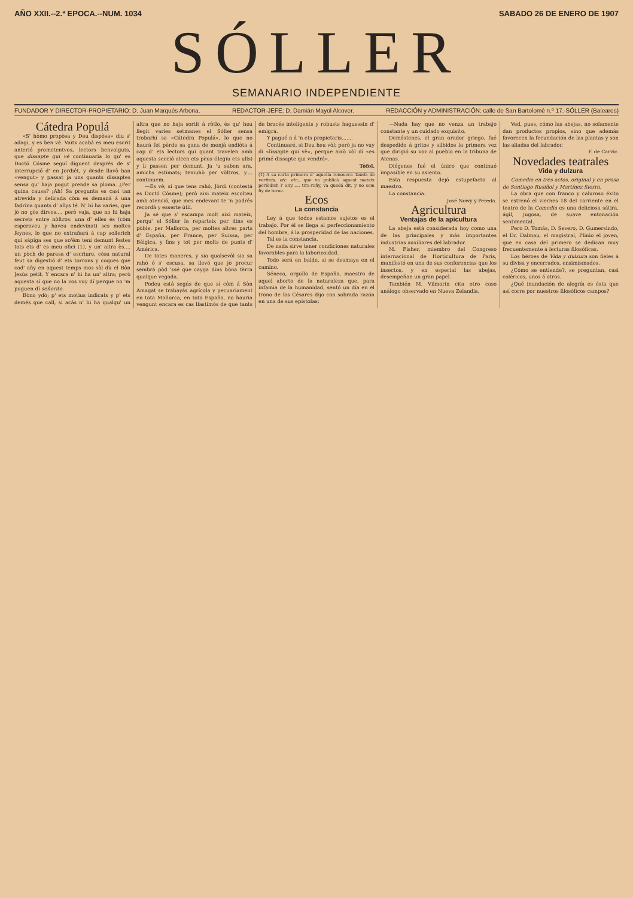AÑO XXII.--2.ª EPOCA.--NUM. 1034 SABADO 26 DE ENERO DE 1907
SÓLLER
SEMANARIO INDEPENDIENTE
FUNDADOR Y DIRECTOR-PROPIETARIO: D. Juan Marqués Arbona. REDACTOR-JEFE: D. Damián Mayol Alcover. REDACCIÓN y ADMINISTRACIÓN: calle de San Bartolomé n.º 17.-SÓLLER (Baleares)
Cátedra Populá
«S' hòmo propòsa y Deu dispòsa» diu s' adagi, y es ben vè. Vaitx acabá es meu escrit anterió prometentvos, lectors benvolguts, que dissapte qui vé continuaria lo qu' es Doctó Cósme seguí diguent després de s' interrupció d' en Jordiêt, y desde llavò han «vengut» y passat ja uns quants dissaptes sensa qu' haja pogut prende sa ploma. ¿Per quina causa? ¡Ah! Sa pregunta es casi tan atrevida y delicada côm es demaná á una fadrina quants d' añys té. N' hi ha varies, que jò no gòs dirvos.... però vaja, que no hi haja secrets entre nòltros: una d' elles ès (còm esperaveu y haveu endevinat) ses moltes feynes, lo que no extrañará á cap sollerich qui sápiga ses que so'êm tení demunt festes tots ets d' es meu ofici (1), y un' altra ès.... un pòch de paresa d' escriure, còsa natural feut sa digestió d' ets torrons y coques que cad' añy en aquest temps mos sòl dù el Bòn Jesús petit. Y encara n' hi ha un' altra; però aquesta sí que no la vos vuy dí perque no 'm puguen dí señorito.
Bòno ydò; p' ets motius indicats y p' ets demés que call, si acás n' hi ha qualqu' un altra que no haja sortit á ròtlo, ès qu' heu llegit varies setmanes el Sóller sensa trobarhí sa «Cátedra Populá», lo que no haurá fet pèrde sa gana de menjá endiòta á cap d' ets lectors qui quant travelen amb aquesta secció alcen ets pèus (llegiu ets ulls) y li passen per demunt. Ja 'u saben ara, amichs estimats; teniuhò per vòltros, y.... continuem.
—Es vè; si que tens rahó, Jòrdi (contestá es Doctó Còsme); però aixi mateix escolteu amb atenció, que mes endevant te 'n podrés recordá y esserte útil.
Ja sé que s' escampa molt aixi mateix, perqu' el Sóller la reparteix per dins es pòble, per Mallorca, per moltes altres parts d' España, per France, per Suissa, per Bèlgica, y fins y tot per molts de punts d' América.
De totes maneres, y sia qualsevòl sia sa rahó ó s' escusa, sa llevó que jò procur sembrá pòd 'ssé que cayga dins bòna tèrra qualque vegada.
Podeu está segús de que sí côm á Sòn Amagat se trabayás agrícola y pecuariament en tota Mallorca, en tota España, no hauria vengunt encara es cas llastimós de que tants de bracés inteligents y robusts haguessin d' emigrá.
Y pagué n á 'n ets propietaris.......
Continuaré, si Deu heu vòl; però ja no vuy dí «lissapte qui vè», perque això vòl dí «es primé dissapte qui vendrá».
Tòfol.
(1) A sa carta primera d' aquella renouera Tanda de veritats, etc. etc., que va publicá aquest mateix periòdich l' any...... tira-rañy, va quedá dit, y no som fiy de torne.
Ecos
La constancia
Ley á que todos estamos sujetos es el trabajo. Por él se llega al perfeccionamiento del hombre, á la prosperidad de las naciones.
Tal es la constancia.
De nada sirve tener condiciones naturales favorables para la laboriosidad.
Todo será en balde, si se desmaya en el camino.
Séneca, orgullo de España, maestro de aquel aborto de la naturaleza que, para infamia de la humanidad, sentó un día en el trono de los Césares dijo con sobrada razón en una de sus epístolas:
—Nada hay que no venza un trabajo constante y un cuidado exquisito.
Demóstenes, el gran orador griego, fué despedido á gritos y silbidos la primera vez que dirigió su voz al pueblo en la tribuna de Atenas.
Diógenes fué el único que continuó impasible en su asiento.
Esta respuesta dejó estupefacto al maestro.
La constancia.
José Nowy y Pereda.
Agricultura
Ventajas de la apicultura
La abeja está considerada hoy como una de las principales y más importantes industrias auxiliares del labrador.
M. Fisher, miembro del Congreso internacional de Horticultura de París, manifestó en una de sus conferencias que los insectos, y en especial las abejas, desempeñan un gran papel.
También M. Vilmorin cita otro caso análogo observado en Nueva Zelandia.
Ved, pues, cómo las abejas, no solamente dan productos propios, sino que además favorecen la fecundación de las plantas y son las aliadas del labrador.
F. de Carvic.
Novedades teatrales
Vida y dulzura
Comedia en tres actos, original y en prosa de Santiago Rusiñol y Martínez Sierra.
La obra que con franco y caluroso éxito se estrenó el viernes 18 del corriente en el teatro de la Comedia es una deliciosa sátira, ágil, jugosa, de suave entonación sentimental.
Pero D. Tomás, D. Severo, D. Gumersindo, el Dr. Dalmau, el magistral, Plinio el joven, que en casa del primero se dedican muy frecuentemente á lecturas filosóficas.
Los héroes de Vida y dulzura son fieles á su divisa y encerrados, ensimismados.
¿Cómo se entiende?, se preguntan, casi coléricos, unos á otros.
¿Qué inundación de alegría es ésta que así corre por nuestros filosóficos campos?